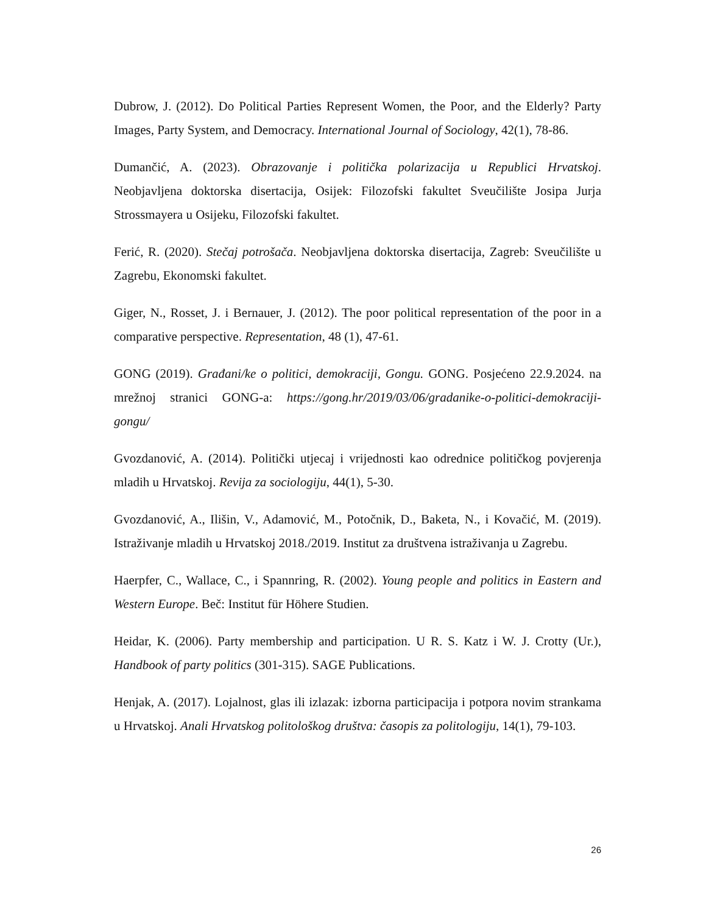Dubrow, J. (2012). Do Political Parties Represent Women, the Poor, and the Elderly? Party Images, Party System, and Democracy. International Journal of Sociology, 42(1), 78-86.
Dumančić, A. (2023). Obrazovanje i politička polarizacija u Republici Hrvatskoj. Neobjavljena doktorska disertacija, Osijek: Filozofski fakultet Sveučilište Josipa Jurja Strossmayera u Osijeku, Filozofski fakultet.
Ferić, R. (2020). Stečaj potrošača. Neobjavljena doktorska disertacija, Zagreb: Sveučilište u Zagrebu, Ekonomski fakultet.
Giger, N., Rosset, J. i Bernauer, J. (2012). The poor political representation of the poor in a comparative perspective. Representation, 48 (1), 47-61.
GONG (2019). Građani/ke o politici, demokraciji, Gongu. GONG. Posjećeno 22.9.2024. na mrežnoj stranici GONG-a: https://gong.hr/2019/03/06/gradanike-o-politici-demokraciji-gongu/
Gvozdanović, A. (2014). Politički utjecaj i vrijednosti kao odrednice političkog povjerenja mladih u Hrvatskoj. Revija za sociologiju, 44(1), 5-30.
Gvozdanović, A., Ilišin, V., Adamović, M., Potočnik, D., Baketa, N., i Kovačić, M. (2019). Istraživanje mladih u Hrvatskoj 2018./2019. Institut za društvena istraživanja u Zagrebu.
Haerpfer, C., Wallace, C., i Spannring, R. (2002). Young people and politics in Eastern and Western Europe. Beč: Institut für Höhere Studien.
Heidar, K. (2006). Party membership and participation. U R. S. Katz i W. J. Crotty (Ur.), Handbook of party politics (301-315). SAGE Publications.
Henjak, A. (2017). Lojalnost, glas ili izlazak: izborna participacija i potpora novim strankama u Hrvatskoj. Anali Hrvatskog politološkog društva: časopis za politologiju, 14(1), 79-103.
26